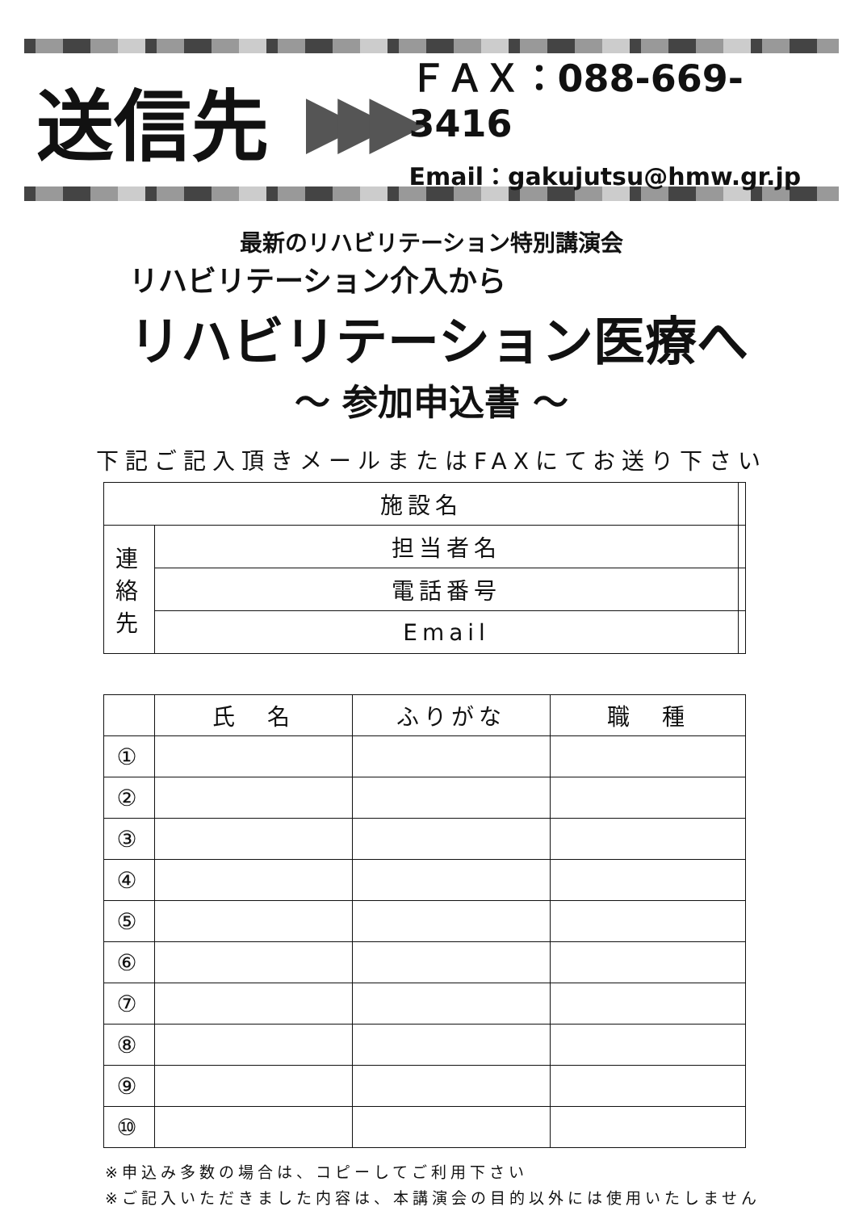送信先
▶▶▶
ＦＡＸ：088-669-3416
Email：gakujutsu@hmw.gr.jp
最新のリハビリテーション特別講演会
リハビリテーション介入から
リハビリテーション医療へ
～ 参加申込書 ～
下記ご記入頂きメールまたはFAXにてお送り下さい
| 施設名 | | |
| 連 絡 先 | 担当者名 | |
| | 電話番号 | |
| | Email | |
| | 氏 名 | ふりがな | 職 種 |
| --- | --- | --- | --- |
| ① | | | |
| ② | | | |
| ③ | | | |
| ④ | | | |
| ⑤ | | | |
| ⑥ | | | |
| ⑦ | | | |
| ⑧ | | | |
| ⑨ | | | |
| ⑩ | | | |
※申込み多数の場合は、コピーしてご利用下さい
※ご記入いただきました内容は、本講演会の目的以外には使用いたしません